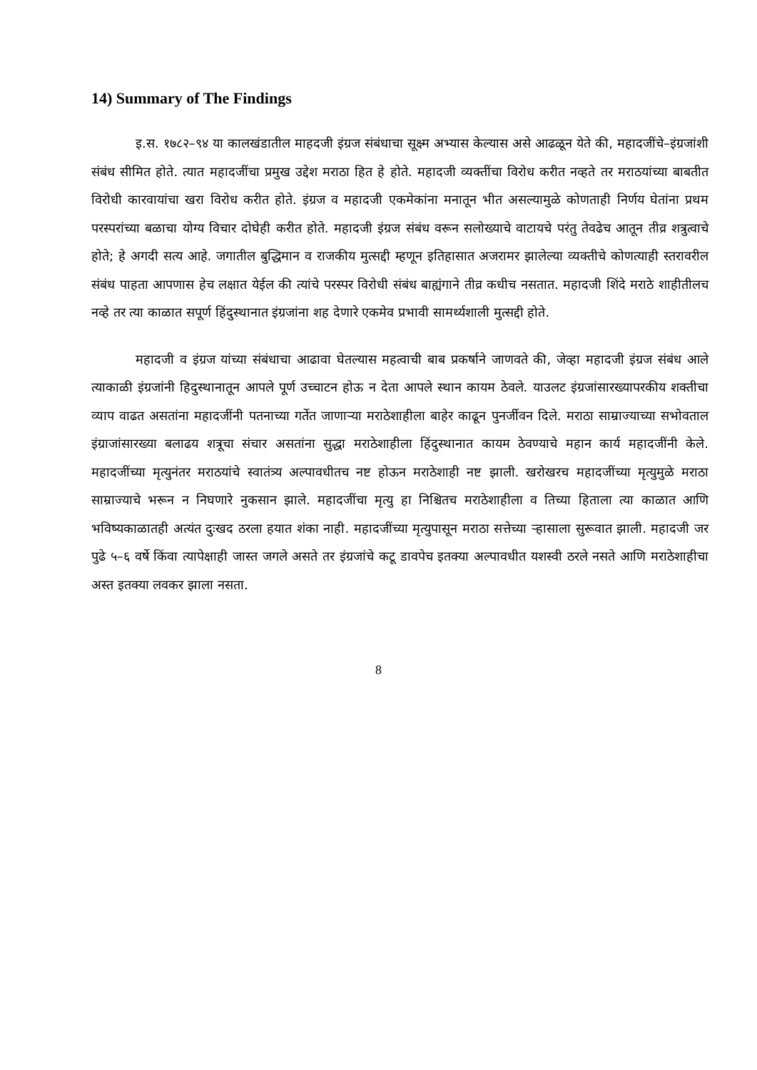14) Summary of The Findings
इ.स. १७८२–९४ या कालखंडातील माहदजी इंग्रज संबंधाचा सूक्ष्म अभ्यास केल्यास असे आढळून येते की, महादजींचे–इंग्रजांशी संबंध सीमित होते. त्यात महादजींचा प्रमुख उद्देश मराठा हित हे होते. महादजी व्यक्तींचा विरोध करीत नव्हते तर मराठयांच्या बाबतीत विरोधी कारवायांचा खरा विरोध करीत होते. इंग्रज व महादजी एकमेकांना मनातून भीत असल्यामुळे कोणताही निर्णय घेतांना प्रथम परस्परांच्या बळाचा योग्य विचार दोघेही करीत होते. महादजी इंग्रज संबंध वरून सलोख्याचे वाटायचे परंतु तेवढेच आतून तीव्र शत्रुत्वाचे होते; हे अगदी सत्य आहे. जगातील बुद्धिमान व राजकीय मुत्सद्दी म्हणून इतिहासात अजरामर झालेल्या व्यक्तीचे कोणत्याही स्तरावरील संबंध पाहता आपणास हेच लक्षात येईल की त्यांचे परस्पर विरोधी संबंध बाह्यंगाने तीव्र कधीच नसतात. महादजी शिंदे मराठे शाहीतीलच नव्हे तर त्या काळात सपूर्ण हिंदुस्थानात इंग्रजांना शह देणारे एकमेव प्रभावी सामर्थ्यशाली मुत्सद्दी होते.
महादजी व इंग्रज यांच्या संबंधाचा आढावा घेतल्यास महत्वाची बाब प्रकर्षाने जाणवते की, जेव्हा महादजी इंग्रज संबंध आले त्याकाळी इंग्रजांनी हिदुस्थानातून आपले पूर्ण उच्चाटन होऊ न देता आपले स्थान कायम ठेवले. याउलट इंग्रजांसारख्यापरकीय शक्तीचा व्याप वाढत असतांना महादजींनी पतनाच्या गर्तेत जाणाऱ्या मराठेशाहीला बाहेर काढून पुनर्जीवन दिले. मराठा साम्राज्याच्या सभोवताल इंग्राजांसारख्या बलाढय शत्रूचा संचार असतांना सुद्धा मराठेशाहीला हिंदुस्थानात कायम ठेवण्याचे महान कार्य महादजींनी केले. महादजींच्या मृत्युनंतर मराठयांचे स्वातंत्र्य अल्पावधीतच नष्ट होऊन मराठेशाही नष्ट झाली. खरोखरच महादजींच्या मृत्युमुळे मराठा साम्राज्याचे भरून न निघणारे नुकसान झाले. महादजींचा मृत्यु हा निश्चितच मराठेशाहीला व तिच्या हिताला त्या काळात आणि भविष्यकाळातही अत्यंत दुःखद ठरला हयात शंका नाही. महादजींच्या मृत्युपासून मराठा सत्तेच्या ऱ्हासाला सुरूवात झाली. महादजी जर पुढे ५–६ वर्षे किंवा त्यापेक्षाही जास्त जगले असते तर इंग्रजांचे कटू डावपेच इतक्या अल्पावधीत यशस्वी ठरले नसते आणि मराठेशाहीचा अस्त इतक्या लवकर झाला नसता.
8